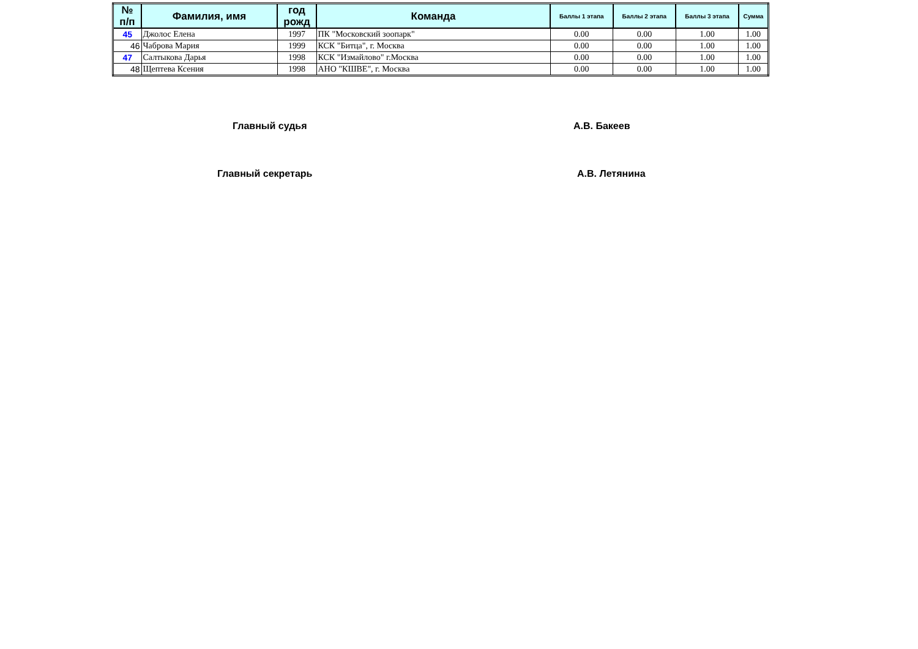| № п/п | Фамилия, имя | год рожд | Команда | Баллы 1 этапа | Баллы 2 этапа | Баллы 3 этапа | Сумма |
| --- | --- | --- | --- | --- | --- | --- | --- |
| 45 | Джолос Елена | 1997 | ПК "Московский зоопарк" | 0.00 | 0.00 | 1.00 | 1.00 |
| 46 | Чаброва Мария | 1999 | КСК "Битца", г. Москва | 0.00 | 0.00 | 1.00 | 1.00 |
| 47 | Салтыкова Дарья | 1998 | КСК "Измайлово" г.Москва | 0.00 | 0.00 | 1.00 | 1.00 |
| 48 | Щептева Ксения | 1998 | АНО "КШВЕ", г. Москва | 0.00 | 0.00 | 1.00 | 1.00 |
Главный судья А.В. Бакеев
Главный секретарь А.В. Летянина